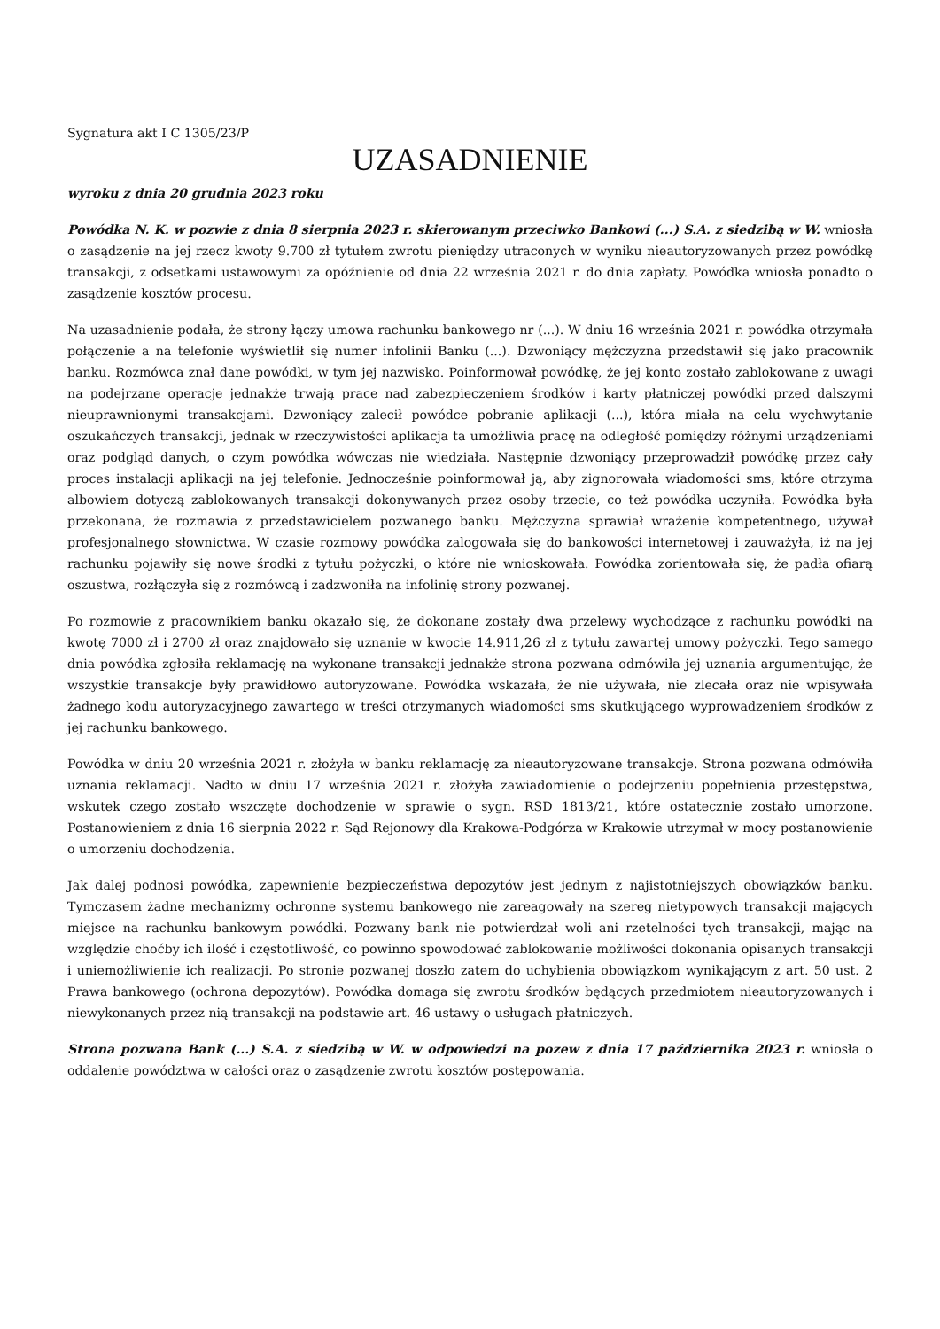Sygnatura akt I C 1305/23/P
UZASADNIENIE
wyroku z dnia 20 grudnia 2023 roku
Powódka N. K. w pozwie z dnia 8 sierpnia 2023 r. skierowanym przeciwko Bankowi (...) S.A. z siedzibą w W. wniosła o zasądzenie na jej rzecz kwoty 9.700 zł tytułem zwrotu pieniędzy utraconych w wyniku nieautoryzowanych przez powódkę transakcji, z odsetkami ustawowymi za opóźnienie od dnia 22 września 2021 r. do dnia zapłaty. Powódka wniosła ponadto o zasądzenie kosztów procesu.
Na uzasadnienie podała, że strony łączy umowa rachunku bankowego nr (...). W dniu 16 września 2021 r. powódka otrzymała połączenie a na telefonie wyświetlił się numer infolinii Banku (...). Dzwoniący mężczyzna przedstawił się jako pracownik banku. Rozmówca znał dane powódki, w tym jej nazwisko. Poinformował powódkę, że jej konto zostało zablokowane z uwagi na podejrzane operacje jednakże trwają prace nad zabezpieczeniem środków i karty płatniczej powódki przed dalszymi nieuprawnionymi transakcjami. Dzwoniący zalecił powódce pobranie aplikacji (...), która miała na celu wychwytanie oszukańczych transakcji, jednak w rzeczywistości aplikacja ta umożliwia pracę na odległość pomiędzy różnymi urządzeniami oraz podgląd danych, o czym powódka wówczas nie wiedziała. Następnie dzwoniący przeprowadził powódkę przez cały proces instalacji aplikacji na jej telefonie. Jednocześnie poinformował ją, aby zignorowała wiadomości sms, które otrzyma albowiem dotyczą zablokowanych transakcji dokonywanych przez osoby trzecie, co też powódka uczyniła. Powódka była przekonana, że rozmawia z przedstawicielem pozwanego banku. Mężczyzna sprawiał wrażenie kompetentnego, używał profesjonalnego słownictwa. W czasie rozmowy powódka zalogowała się do bankowości internetowej i zauważyła, iż na jej rachunku pojawiły się nowe środki z tytułu pożyczki, o które nie wnioskowała. Powódka zorientowała się, że padła ofiarą oszustwa, rozłączyła się z rozmówcą i zadzwoniła na infolinię strony pozwanej.
Po rozmowie z pracownikiem banku okazało się, że dokonane zostały dwa przelewy wychodzące z rachunku powódki na kwotę 7000 zł i 2700 zł oraz znajdowało się uznanie w kwocie 14.911,26 zł z tytułu zawartej umowy pożyczki. Tego samego dnia powódka zgłosiła reklamację na wykonane transakcji jednakże strona pozwana odmówiła jej uznania argumentując, że wszystkie transakcje były prawidłowo autoryzowane. Powódka wskazała, że nie używała, nie zlecała oraz nie wpisywała żadnego kodu autoryzacyjnego zawartego w treści otrzymanych wiadomości sms skutkującego wyprowadzeniem środków z jej rachunku bankowego.
Powódka w dniu 20 września 2021 r. złożyła w banku reklamację za nieautoryzowane transakcje. Strona pozwana odmówiła uznania reklamacji. Nadto w dniu 17 września 2021 r. złożyła zawiadomienie o podejrzeniu popełnienia przestępstwa, wskutek czego zostało wszczęte dochodzenie w sprawie o sygn. RSD 1813/21, które ostatecznie zostało umorzone. Postanowieniem z dnia 16 sierpnia 2022 r. Sąd Rejonowy dla Krakowa-Podgórza w Krakowie utrzymał w mocy postanowienie o umorzeniu dochodzenia.
Jak dalej podnosi powódka, zapewnienie bezpieczeństwa depozytów jest jednym z najistotniejszych obowiązków banku. Tymczasem żadne mechanizmy ochronne systemu bankowego nie zareagowały na szereg nietypowych transakcji mających miejsce na rachunku bankowym powódki. Pozwany bank nie potwierdzał woli ani rzetelności tych transakcji, mając na względzie choćby ich ilość i częstotliwość, co powinno spowodować zablokowanie możliwości dokonania opisanych transakcji i uniemożliwienie ich realizacji. Po stronie pozwanej doszło zatem do uchybienia obowiązkom wynikającym z art. 50 ust. 2 Prawa bankowego (ochrona depozytów). Powódka domaga się zwrotu środków będących przedmiotem nieautoryzowanych i niewykonanych przez nią transakcji na podstawie art. 46 ustawy o usługach płatniczych.
Strona pozwana Bank (...) S.A. z siedzibą w W. w odpowiedzi na pozew z dnia 17 października 2023 r. wniosła o oddalenie powództwa w całości oraz o zasądzenie zwrotu kosztów postępowania.